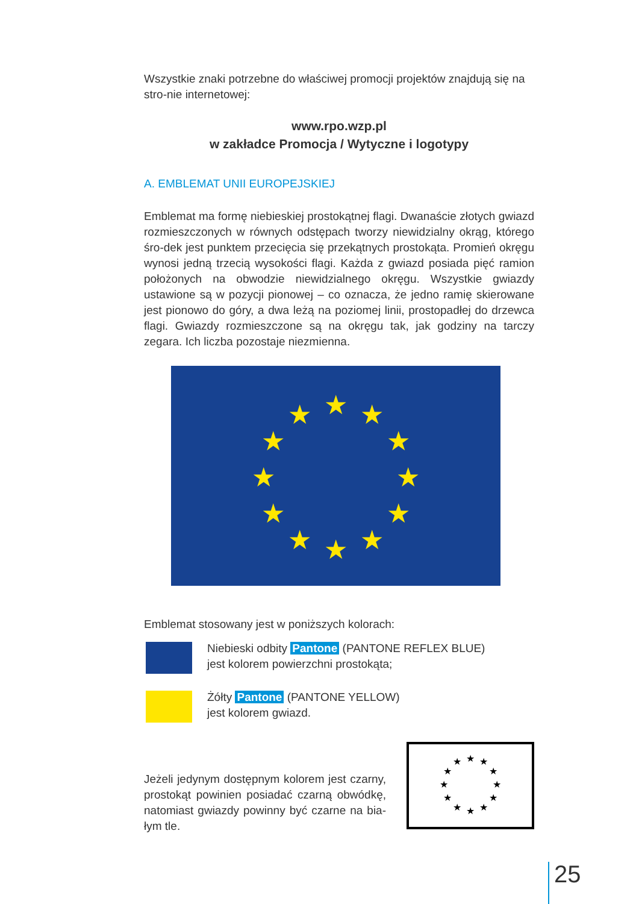Wszystkie znaki potrzebne do właściwej promocji projektów znajdują się na stro-nie internetowej:
www.rpo.wzp.pl
w zakładce Promocja / Wytyczne i logotypy
A. EMBLEMAT UNII EUROPEJSKIEJ
Emblemat ma formę niebieskiej prostokątnej flagi. Dwanaście złotych gwiazd rozmieszczonych w równych odstępach tworzy niewidzialny okrąg, którego śro-dek jest punktem przecięcia się przekątnych prostokąta. Promień okręgu wynosi jedną trzecią wysokości flagi. Każda z gwiazd posiada pięć ramion położonych na obwodzie niewidzialnego okręgu. Wszystkie gwiazdy ustawione są w pozycji pionowej – co oznacza, że jedno ramię skierowane jest pionowo do góry, a dwa leżą na poziomej linii, prostopadłej do drzewca flagi. Gwiazdy rozmieszczone są na okręgu tak, jak godziny na tarczy zegara. Ich liczba pozostaje niezmienna.
★
★
★
★
★
★
★
★
★
★
★
★
Emblemat stosowany jest w poniższych kolorach:
Niebieski odbity Pantone (PANTONE REFLEX BLUE)
jest kolorem powierzchni prostokąta;
Żółty Pantone (PANTONE YELLOW)
jest kolorem gwiazd.
Jeżeli jedynym dostępnym kolorem jest czarny, prostokąt powinien posiadać czarną obwódkę, natomiast gwiazdy powinny być czarne na bia-łym tle.
★
★
★
★
★
★
★
★
★
★
★
★
25